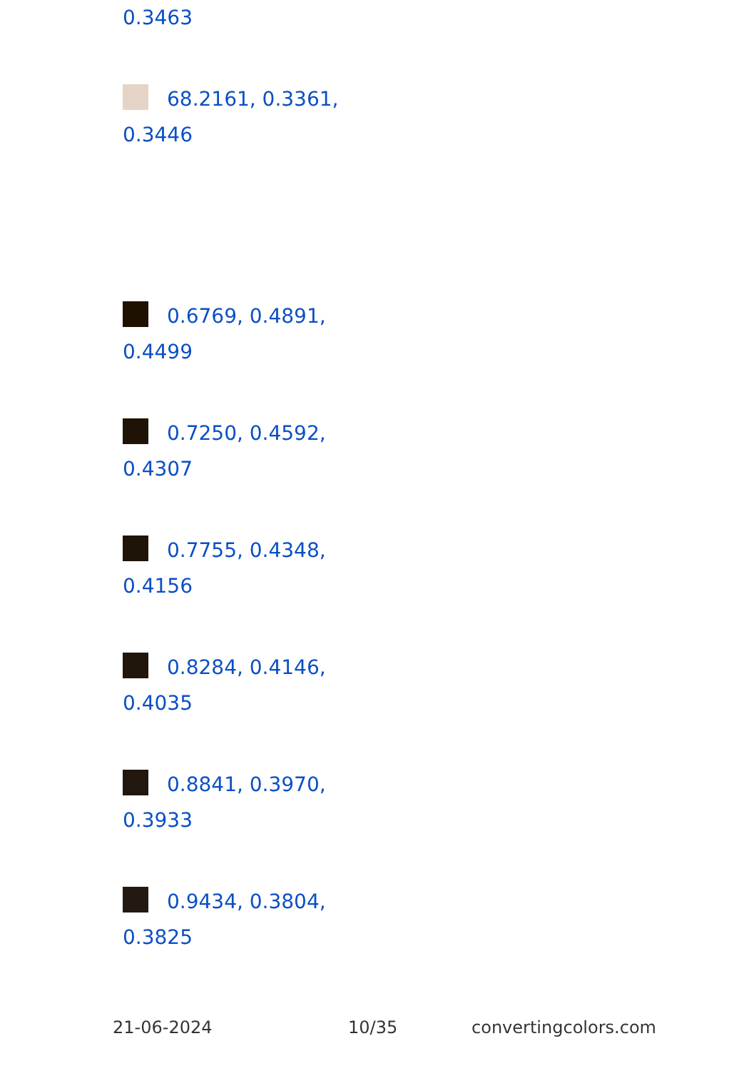0.3463
68.2161, 0.3361, 0.3446
0.6769, 0.4891, 0.4499
0.7250, 0.4592, 0.4307
0.7755, 0.4348, 0.4156
0.8284, 0.4146, 0.4035
0.8841, 0.3970, 0.3933
0.9434, 0.3804, 0.3825
21-06-2024 10/35 convertingcolors.com